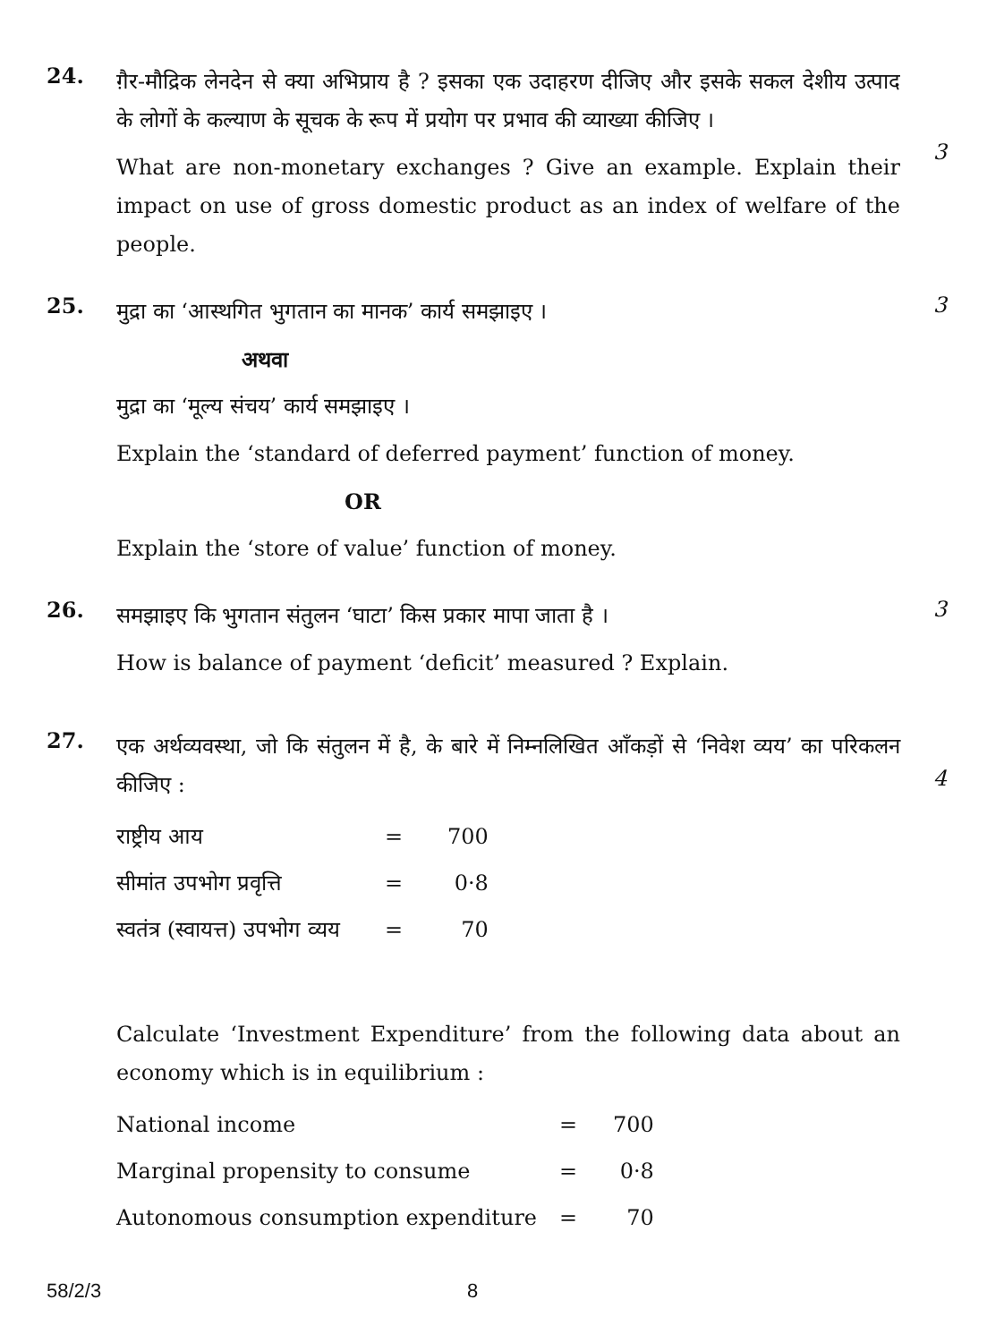24.
ग़ैर-मौद्रिक लेनदेन से क्या अभिप्राय है ? इसका एक उदाहरण दीजिए और इसके सकल देशीय उत्पाद के लोगों के कल्याण के सूचक के रूप में प्रयोग पर प्रभाव की व्याख्या कीजिए ।
What are non-monetary exchanges ? Give an example. Explain their impact on use of gross domestic product as an index of welfare of the people.
3
25.
मुद्रा का ‘आस्थगित भुगतान का मानक’ कार्य समझाइए ।
अथवा
मुद्रा का ‘मूल्य संचय’ कार्य समझाइए ।
Explain the ‘standard of deferred payment’ function of money.
OR
Explain the ‘store of value’ function of money.
3
26.
समझाइए कि भुगतान संतुलन ‘घाटा’ किस प्रकार मापा जाता है ।
How is balance of payment ‘deficit’ measured ? Explain.
3
27.
एक अर्थव्यवस्था, जो कि संतुलन में है, के बारे में निम्नलिखित आँकड़ों से ‘निवेश व्यय’ का परिकलन कीजिए :
| राष्ट्रीय आय | = | 700 |
| सीमांत उपभोग प्रवृत्ति | = | 0·8 |
| स्वतंत्र (स्वायत्त) उपभोग व्यय | = | 70 |
Calculate ‘Investment Expenditure’ from the following data about an economy which is in equilibrium :
| National income | = | 700 |
| Marginal propensity to consume | = | 0·8 |
| Autonomous consumption expenditure | = | 70 |
4
58/2/3 8